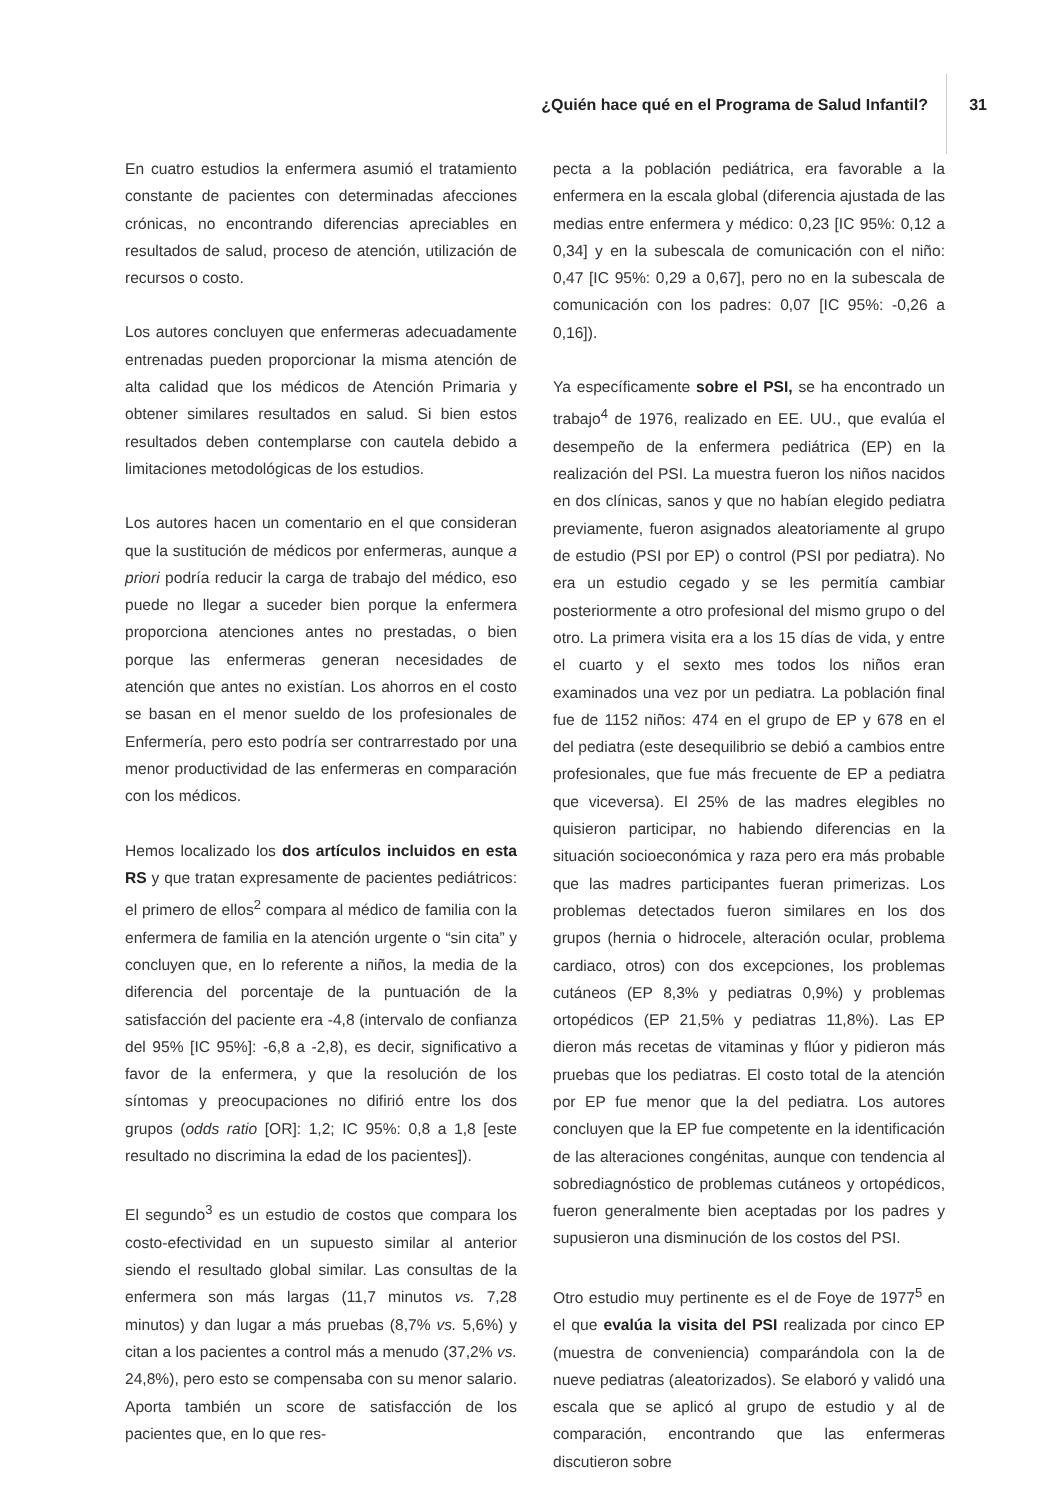¿Quién hace qué en el Programa de Salud Infantil?
31
En cuatro estudios la enfermera asumió el tratamiento constante de pacientes con determinadas afecciones crónicas, no encontrando diferencias apreciables en resultados de salud, proceso de atención, utilización de recursos o costo.
Los autores concluyen que enfermeras adecuadamente entrenadas pueden proporcionar la misma atención de alta calidad que los médicos de Atención Primaria y obtener similares resultados en salud. Si bien estos resultados deben contemplarse con cautela debido a limitaciones metodológicas de los estudios.
Los autores hacen un comentario en el que consideran que la sustitución de médicos por enfermeras, aunque a priori podría reducir la carga de trabajo del médico, eso puede no llegar a suceder bien porque la enfermera proporciona atenciones antes no prestadas, o bien porque las enfermeras generan necesidades de atención que antes no existían. Los ahorros en el costo se basan en el menor sueldo de los profesionales de Enfermería, pero esto podría ser contrarrestado por una menor productividad de las enfermeras en comparación con los médicos.
Hemos localizado los dos artículos incluidos en esta RS y que tratan expresamente de pacientes pediátricos: el primero de ellos<sup>2</sup> compara al médico de familia con la enfermera de familia en la atención urgente o “sin cita” y concluyen que, en lo referente a niños, la media de la diferencia del porcentaje de la puntuación de la satisfacción del paciente era -4,8 (intervalo de confianza del 95% [IC 95%]: -6,8 a -2,8), es decir, significativo a favor de la enfermera, y que la resolución de los síntomas y preocupaciones no difirió entre los dos grupos (odds ratio [OR]: 1,2; IC 95%: 0,8 a 1,8 [este resultado no discrimina la edad de los pacientes]).
El segundo<sup>3</sup> es un estudio de costos que compara los costo-efectividad en un supuesto similar al anterior siendo el resultado global similar. Las consultas de la enfermera son más largas (11,7 minutos vs. 7,28 minutos) y dan lugar a más pruebas (8,7% vs. 5,6%) y citan a los pacientes a control más a menudo (37,2% vs. 24,8%), pero esto se compensaba con su menor salario. Aporta también un score de satisfacción de los pacientes que, en lo que res-
pecta a la población pediátrica, era favorable a la enfermera en la escala global (diferencia ajustada de las medias entre enfermera y médico: 0,23 [IC 95%: 0,12 a 0,34] y en la subescala de comunicación con el niño: 0,47 [IC 95%: 0,29 a 0,67], pero no en la subescala de comunicación con los padres: 0,07 [IC 95%: -0,26 a 0,16]).
Ya específicamente sobre el PSI, se ha encontrado un trabajo<sup>4</sup> de 1976, realizado en EE. UU., que evalúa el desempeño de la enfermera pediátrica (EP) en la realización del PSI. La muestra fueron los niños nacidos en dos clínicas, sanos y que no habían elegido pediatra previamente, fueron asignados aleatoriamente al grupo de estudio (PSI por EP) o control (PSI por pediatra). No era un estudio cegado y se les permitía cambiar posteriormente a otro profesional del mismo grupo o del otro. La primera visita era a los 15 días de vida, y entre el cuarto y el sexto mes todos los niños eran examinados una vez por un pediatra. La población final fue de 1152 niños: 474 en el grupo de EP y 678 en el del pediatra (este desequilibrio se debió a cambios entre profesionales, que fue más frecuente de EP a pediatra que viceversa). El 25% de las madres elegibles no quisieron participar, no habiendo diferencias en la situación socioeconómica y raza pero era más probable que las madres participantes fueran primerizas. Los problemas detectados fueron similares en los dos grupos (hernia o hidrocele, alteración ocular, problema cardiaco, otros) con dos excepciones, los problemas cutáneos (EP 8,3% y pediatras 0,9%) y problemas ortopédicos (EP 21,5% y pediatras 11,8%). Las EP dieron más recetas de vitaminas y flúor y pidieron más pruebas que los pediatras. El costo total de la atención por EP fue menor que la del pediatra. Los autores concluyen que la EP fue competente en la identificación de las alteraciones congénitas, aunque con tendencia al sobrediagnóstico de problemas cutáneos y ortopédicos, fueron generalmente bien aceptadas por los padres y supusieron una disminución de los costos del PSI.
Otro estudio muy pertinente es el de Foye de 1977<sup>5</sup> en el que evalúa la visita del PSI realizada por cinco EP (muestra de conveniencia) comparándola con la de nueve pediatras (aleatorizados). Se elaboró y validó una escala que se aplicó al grupo de estudio y al de comparación, encontrando que las enfermeras discutieron sobre